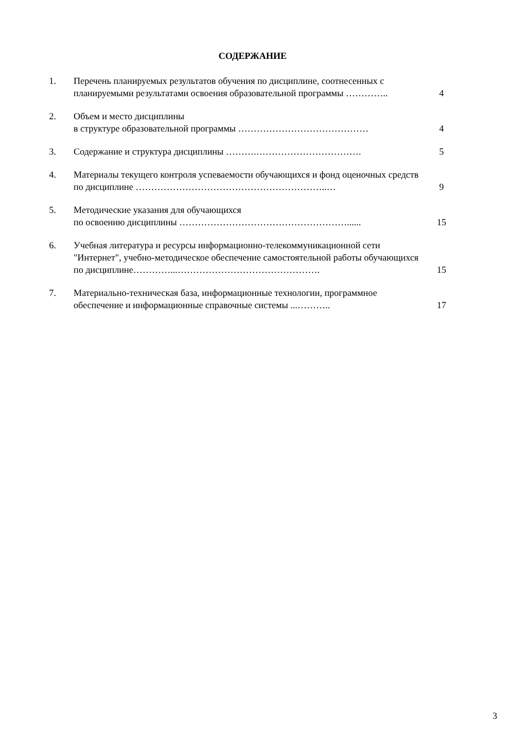СОДЕРЖАНИЕ
| 1. | Перечень планируемых результатов обучения по дисциплине, соотнесенных с планируемыми результатами освоения образовательной программы ………….. | 4 |
| 2. | Объем и место дисциплины в структуре образовательной программы …………………………………… | 4 |
| 3. | Содержание и структура дисциплины ……….……………………………. | 5 |
| 4. | Материалы текущего контроля успеваемости обучающихся и фонд оценочных средств по дисциплине ……………………………………………………..… | 9 |
| 5. | Методические указания для обучающихся по освоению дисциплины ………………………………………………...... | 15 |
| 6. | Учебная литература и ресурсы информационно-телекоммуникационной сети "Интернет", учебно-методическое обеспечение самостоятельной работы обучающихся по дисциплине…………...………………………………………. | 15 |
| 7. | Материально-техническая база, информационные технологии, программное обеспечение и информационные справочные системы ...……….. | 17 |
3